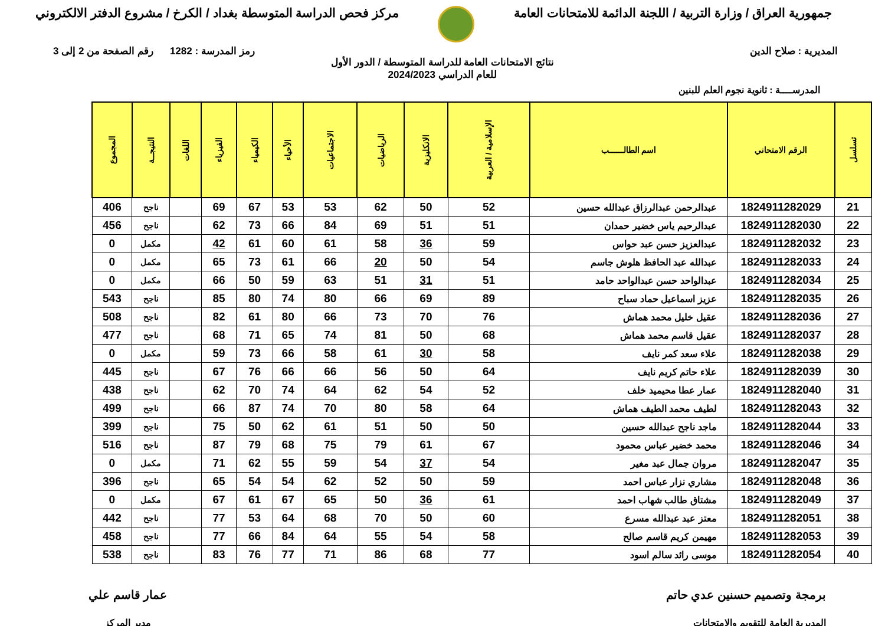جمهورية العراق / وزارة التربية / اللجنة الدائمة للامتحانات العامة
مركز فحص الدراسة المتوسطة بغداد / الكرخ / مشروع الدفتر الالكتروني
المديرية : صلاح الدين رمز المدرسة : 1282 رقم الصفحة من 2 إلى 3
نتائج الامتحانات العامة للدراسة المتوسطة / الدور الأول
للعام الدراسي 2024/2023
المدرســــة : ثانوية نجوم العلم للبنين
| تسلسل | الرقم الامتحاني | اسم الطالــــــب | الإسلامية / العربية | الانكليزية | الرياضيات | الاجتماعيات | الأحياء | الكيمياء | الفيزياء | اللغات | النتيجــة | المجموع |
| --- | --- | --- | --- | --- | --- | --- | --- | --- | --- | --- | --- | --- |
| 21 | 1824911282029 | عبدالرحمن عبدالرزاق عبدالله حسين | 52 | 50 | 62 | 53 | 53 | 67 | 69 | | ناجح | 406 |
| 22 | 1824911282030 | عبدالرحيم ياس خضير حمدان | 51 | 51 | 69 | 84 | 66 | 73 | 62 | | ناجح | 456 |
| 23 | 1824911282032 | عبدالعزيز حسن عبد حواس | 59 | 36 | 58 | 61 | 60 | 61 | 42 | | مكمل | 0 |
| 24 | 1824911282033 | عبدالله عبد الحافظ هلوش جاسم | 54 | 50 | 20 | 66 | 61 | 73 | 65 | | مكمل | 0 |
| 25 | 1824911282034 | عبدالواحد حسن عبدالواحد حامد | 51 | 31 | 51 | 63 | 59 | 50 | 66 | | مكمل | 0 |
| 26 | 1824911282035 | عزيز اسماعيل حماد سباح | 89 | 69 | 66 | 80 | 74 | 80 | 85 | | ناجح | 543 |
| 27 | 1824911282036 | عقيل خليل محمد هماش | 76 | 70 | 73 | 66 | 80 | 61 | 82 | | ناجح | 508 |
| 28 | 1824911282037 | عقيل قاسم محمد هماش | 68 | 50 | 81 | 74 | 65 | 71 | 68 | | ناجح | 477 |
| 29 | 1824911282038 | علاء سعد كمر نايف | 58 | 30 | 61 | 58 | 66 | 73 | 59 | | مكمل | 0 |
| 30 | 1824911282039 | علاء حاتم كريم نايف | 64 | 50 | 56 | 66 | 66 | 76 | 67 | | ناجح | 445 |
| 31 | 1824911282040 | عمار عطا محيميد خلف | 52 | 54 | 62 | 64 | 74 | 70 | 62 | | ناجح | 438 |
| 32 | 1824911282043 | لطيف محمد الطيف هماش | 64 | 58 | 80 | 70 | 74 | 87 | 66 | | ناجح | 499 |
| 33 | 1824911282044 | ماجد ناجح عبدالله حسين | 50 | 50 | 51 | 61 | 62 | 50 | 75 | | ناجح | 399 |
| 34 | 1824911282046 | محمد خضير عباس محمود | 67 | 61 | 79 | 75 | 68 | 79 | 87 | | ناجح | 516 |
| 35 | 1824911282047 | مروان جمال عبد مغير | 54 | 37 | 54 | 59 | 55 | 62 | 71 | | مكمل | 0 |
| 36 | 1824911282048 | مشاري نزار عباس احمد | 59 | 50 | 52 | 62 | 54 | 54 | 65 | | ناجح | 396 |
| 37 | 1824911282049 | مشتاق طالب شهاب احمد | 61 | 36 | 50 | 65 | 67 | 61 | 67 | | مكمل | 0 |
| 38 | 1824911282051 | معتز عبد عبدالله مسرع | 60 | 50 | 70 | 68 | 64 | 53 | 77 | | ناجح | 442 |
| 39 | 1824911282053 | مهيمن كريم قاسم صالح | 58 | 54 | 55 | 64 | 84 | 66 | 77 | | ناجح | 458 |
| 40 | 1824911282054 | موسى رائد سالم اسود | 77 | 68 | 86 | 71 | 77 | 76 | 83 | | ناجح | 538 |
برمجة وتصميم حسنين عدي حاتم
المديرية العامة للتقويم والامتحانات
عمار قاسم علي
مدير المركز